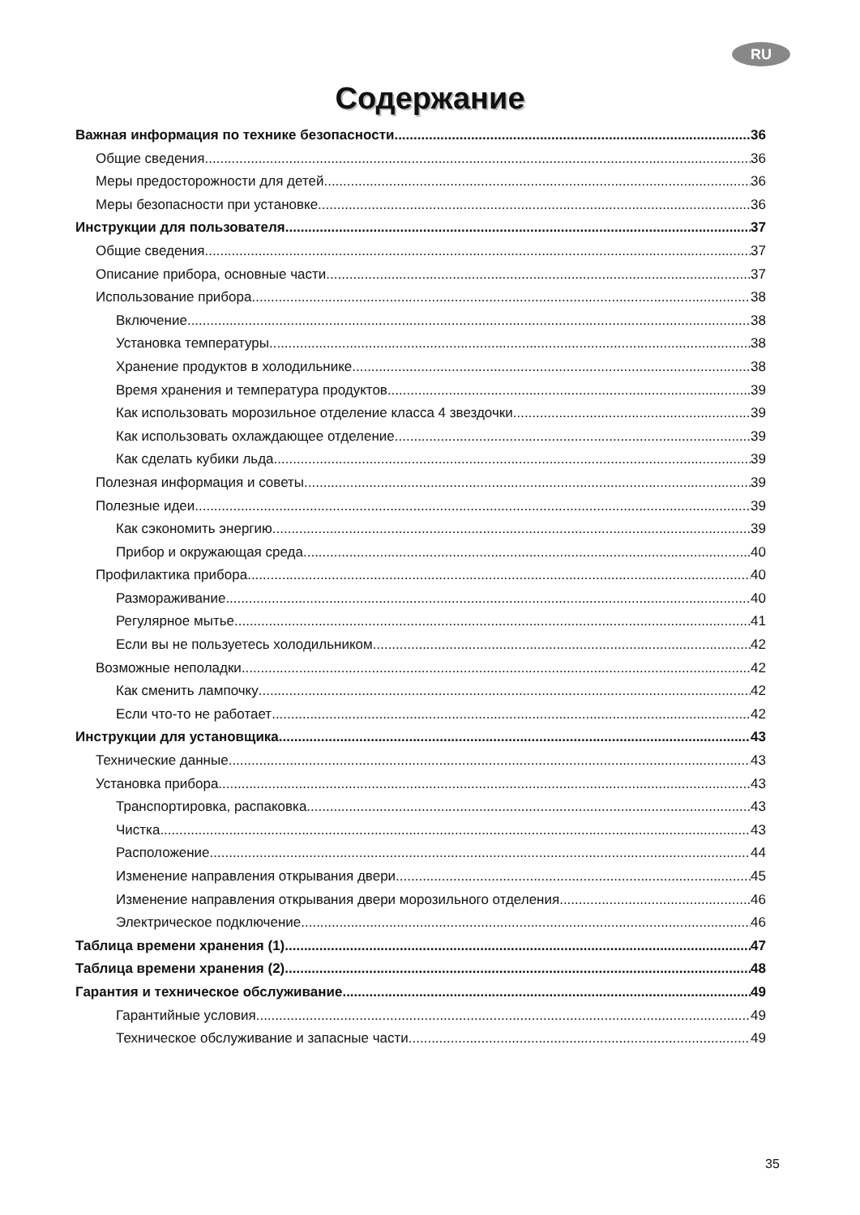RU
Содержание
Важная информация по технике безопасности 36
Общие сведения 36
Меры предосторожности для детей 36
Меры безопасности при установке 36
Инструкции для пользователя 37
Общие сведения 37
Описание прибора, основные части 37
Использование прибора 38
Включение 38
Установка температуры 38
Хранение продуктов в холодильнике 38
Время хранения и температура продуктов 39
Как использовать морозильное отделение класса 4 звездочки 39
Как использовать охлаждающее отделение 39
Как сделать кубики льда 39
Полезная информация и советы 39
Полезные идеи 39
Как сэкономить энергию 39
Прибор и окружающая среда 40
Профилактика прибора 40
Размораживание 40
Регулярное мытье 41
Если вы не пользуетесь холодильником 42
Возможные неполадки 42
Как сменить лампочку 42
Если что-то не работает 42
Инструкции для установщика 43
Технические данные 43
Установка прибора 43
Транспортировка, распаковка 43
Чистка 43
Расположение 44
Изменение направления открывания двери 45
Изменение направления открывания двери морозильного отделения 46
Электрическое подключение 46
Таблица времени хранения (1) 47
Таблица времени хранения (2) 48
Гарантия и техническое обслуживание 49
Гарантийные условия 49
Техническое обслуживание и запасные части 49
35